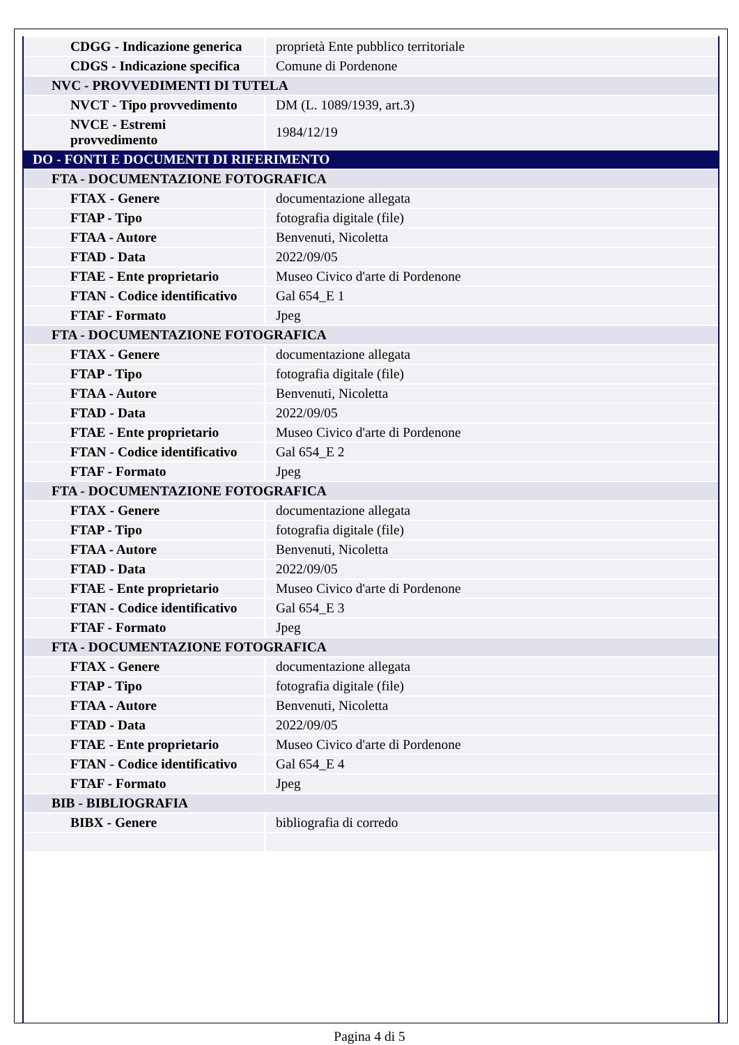| CDGG - Indicazione generica | proprietà Ente pubblico territoriale |
| CDGS - Indicazione specifica | Comune di Pordenone |
| NVC - PROVVEDIMENTI DI TUTELA | |
| NVCT - Tipo provvedimento | DM (L. 1089/1939, art.3) |
| NVCE - Estremi provvedimento | 1984/12/19 |
| DO - FONTI E DOCUMENTI DI RIFERIMENTO | |
| FTA - DOCUMENTAZIONE FOTOGRAFICA | |
| FTAX - Genere | documentazione allegata |
| FTAP - Tipo | fotografia digitale (file) |
| FTAA - Autore | Benvenuti, Nicoletta |
| FTAD - Data | 2022/09/05 |
| FTAE - Ente proprietario | Museo Civico d'arte di Pordenone |
| FTAN - Codice identificativo | Gal 654_E 1 |
| FTAF - Formato | Jpeg |
| FTA - DOCUMENTAZIONE FOTOGRAFICA | |
| FTAX - Genere | documentazione allegata |
| FTAP - Tipo | fotografia digitale (file) |
| FTAA - Autore | Benvenuti, Nicoletta |
| FTAD - Data | 2022/09/05 |
| FTAE - Ente proprietario | Museo Civico d'arte di Pordenone |
| FTAN - Codice identificativo | Gal 654_E 2 |
| FTAF - Formato | Jpeg |
| FTA - DOCUMENTAZIONE FOTOGRAFICA | |
| FTAX - Genere | documentazione allegata |
| FTAP - Tipo | fotografia digitale (file) |
| FTAA - Autore | Benvenuti, Nicoletta |
| FTAD - Data | 2022/09/05 |
| FTAE - Ente proprietario | Museo Civico d'arte di Pordenone |
| FTAN - Codice identificativo | Gal 654_E 3 |
| FTAF - Formato | Jpeg |
| FTA - DOCUMENTAZIONE FOTOGRAFICA | |
| FTAX - Genere | documentazione allegata |
| FTAP - Tipo | fotografia digitale (file) |
| FTAA - Autore | Benvenuti, Nicoletta |
| FTAD - Data | 2022/09/05 |
| FTAE - Ente proprietario | Museo Civico d'arte di Pordenone |
| FTAN - Codice identificativo | Gal 654_E 4 |
| FTAF - Formato | Jpeg |
| BIB - BIBLIOGRAFIA | |
| BIBX - Genere | bibliografia di corredo |
Pagina 4 di 5